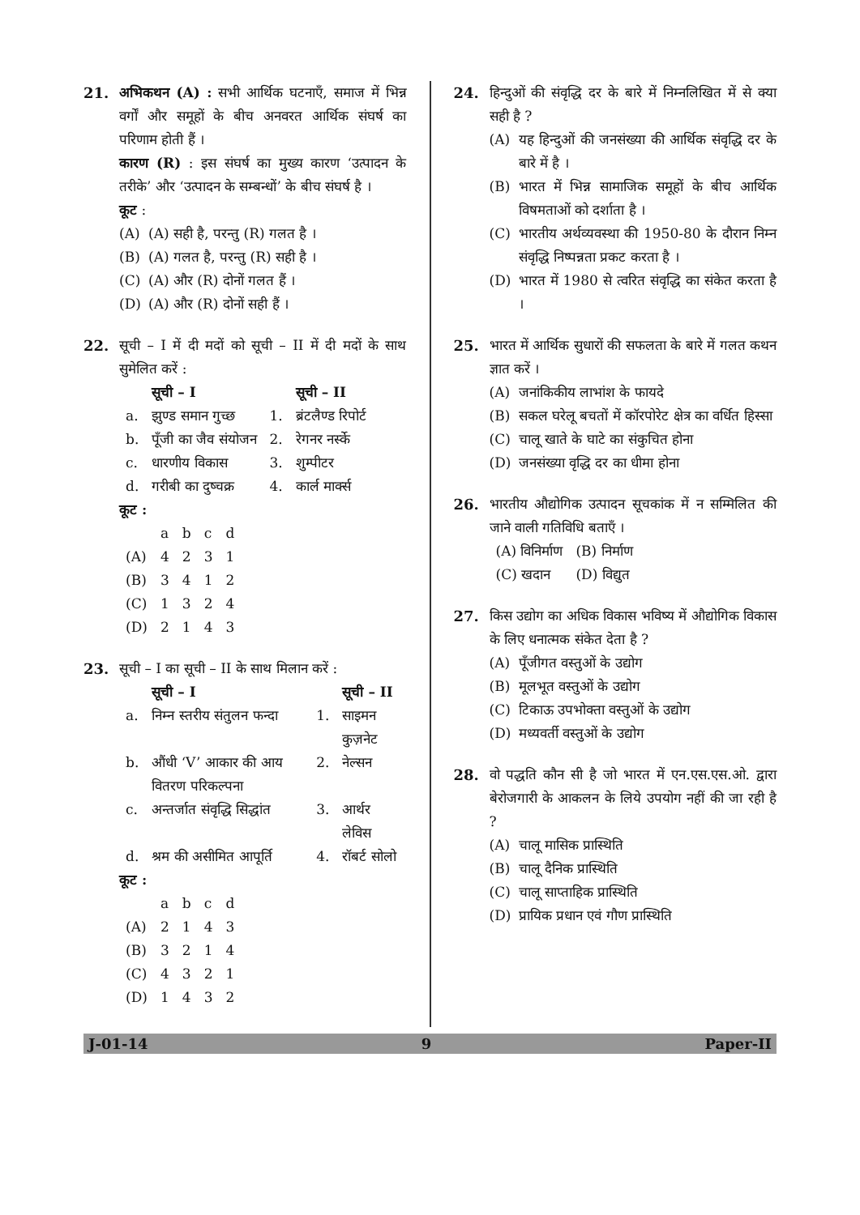21. अभिकथन (A) : सभी आर्थिक घटनाएँ, समाज में भिन्न वर्गों और समूहों के बीच अनवरत आर्थिक संघर्ष का परिणाम होती हैं ।
कारण (R) : इस संघर्ष का मुख्य कारण ‘उत्पादन के तरीके’ और ‘उत्पादन के सम्बन्धों’ के बीच संघर्ष है ।
कूट :
(A) (A) सही है, परन्तु (R) गलत है ।
(B) (A) गलत है, परन्तु (R) सही है ।
(C) (A) और (R) दोनों गलत हैं ।
(D) (A) और (R) दोनों सही हैं ।
22. सूची – I में दी मदों को सूची – II में दी मदों के साथ सुमेलित करें :
| | सूची – I | | सूची – II |
| --- | --- | --- | --- |
| a. | झुण्ड समान गुच्छ | 1. | ब्रंटलैण्ड रिपोर्ट |
| b. | पूँजी का जैव संयोजन | 2. | रेगनर नर्स्के |
| c. | धारणीय विकास | 3. | शुम्पीटर |
| d. | गरीबी का दुष्चक्र | 4. | कार्ल मार्क्स |
कूट :
| | a | b | c | d |
| (A) | 4 | 2 | 3 | 1 |
| (B) | 3 | 4 | 1 | 2 |
| (C) | 1 | 3 | 2 | 4 |
| (D) | 2 | 1 | 4 | 3 |
23. सूची – I का सूची – II के साथ मिलान करें :
| | सूची – I | | सूची – II |
| --- | --- | --- | --- |
| a. | निम्न स्तरीय संतुलन फन्दा | 1. | साइमन कुज़नेट |
| b. | औंधी ‘V’ आकार की आय वितरण परिकल्पना | 2. | नेल्सन |
| c. | अन्तर्जात संवृद्धि सिद्धांत | 3. | आर्थर लेविस |
| d. | श्रम की असीमित आपूर्ति | 4. | रॉबर्ट सोलो |
कूट :
| | a | b | c | d |
| (A) | 2 | 1 | 4 | 3 |
| (B) | 3 | 2 | 1 | 4 |
| (C) | 4 | 3 | 2 | 1 |
| (D) | 1 | 4 | 3 | 2 |
24. हिन्दुओं की संवृद्धि दर के बारे में निम्नलिखित में से क्या सही है ?
(A) यह हिन्दुओं की जनसंख्या की आर्थिक संवृद्धि दर के बारे में है ।
(B) भारत में भिन्न सामाजिक समूहों के बीच आर्थिक विषमताओं को दर्शाता है ।
(C) भारतीय अर्थव्यवस्था की 1950-80 के दौरान निम्न संवृद्धि निष्पन्नता प्रकट करता है ।
(D) भारत में 1980 से त्वरित संवृद्धि का संकेत करता है ।
25. भारत में आर्थिक सुधारों की सफलता के बारे में गलत कथन ज्ञात करें ।
(A) जनांकिकीय लाभांश के फायदे
(B) सकल घरेलू बचतों में कॉरपोरेट क्षेत्र का वर्धित हिस्सा
(C) चालू खाते के घाटे का संकुचित होना
(D) जनसंख्या वृद्धि दर का धीमा होना
26. भारतीय औद्योगिक उत्पादन सूचकांक में न सम्मिलित की जाने वाली गतिविधि बताएँ ।
| (A) विनिर्माण | (B) निर्माण |
| (C) खदान | (D) विद्युत |
27. किस उद्योग का अधिक विकास भविष्य में औद्योगिक विकास के लिए धनात्मक संकेत देता है ?
(A) पूँजीगत वस्तुओं के उद्योग
(B) मूलभूत वस्तुओं के उद्योग
(C) टिकाऊ उपभोक्ता वस्तुओं के उद्योग
(D) मध्यवर्ती वस्तुओं के उद्योग
28. वो पद्धति कौन सी है जो भारत में एन.एस.एस.ओ. द्वारा बेरोजगारी के आकलन के लिये उपयोग नहीं की जा रही है ?
(A) चालू मासिक प्रास्थिति
(B) चालू दैनिक प्रास्थिति
(C) चालू साप्ताहिक प्रास्थिति
(D) प्रायिक प्रधान एवं गौण प्रास्थिति
J-01-14 9 Paper-II